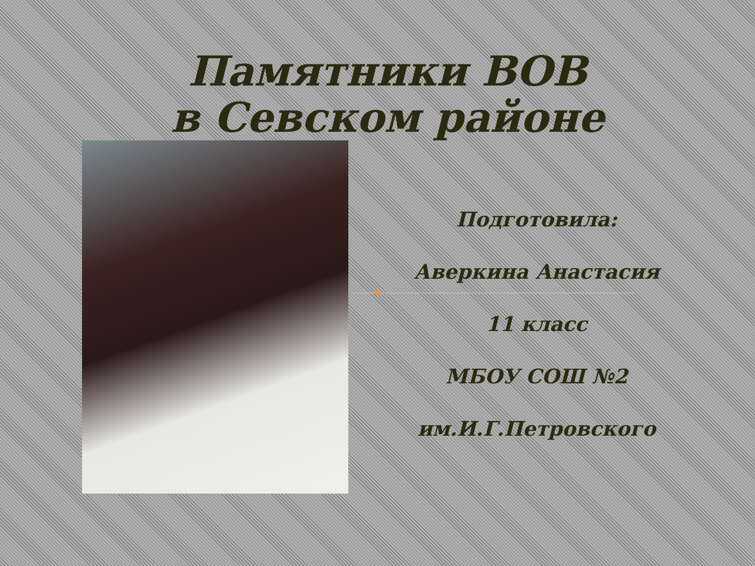Памятники ВОВ
в Севском районе
Подготовила:
Аверкина Анастасия
11 класс
МБОУ СОШ №2
им.И.Г.Петровского